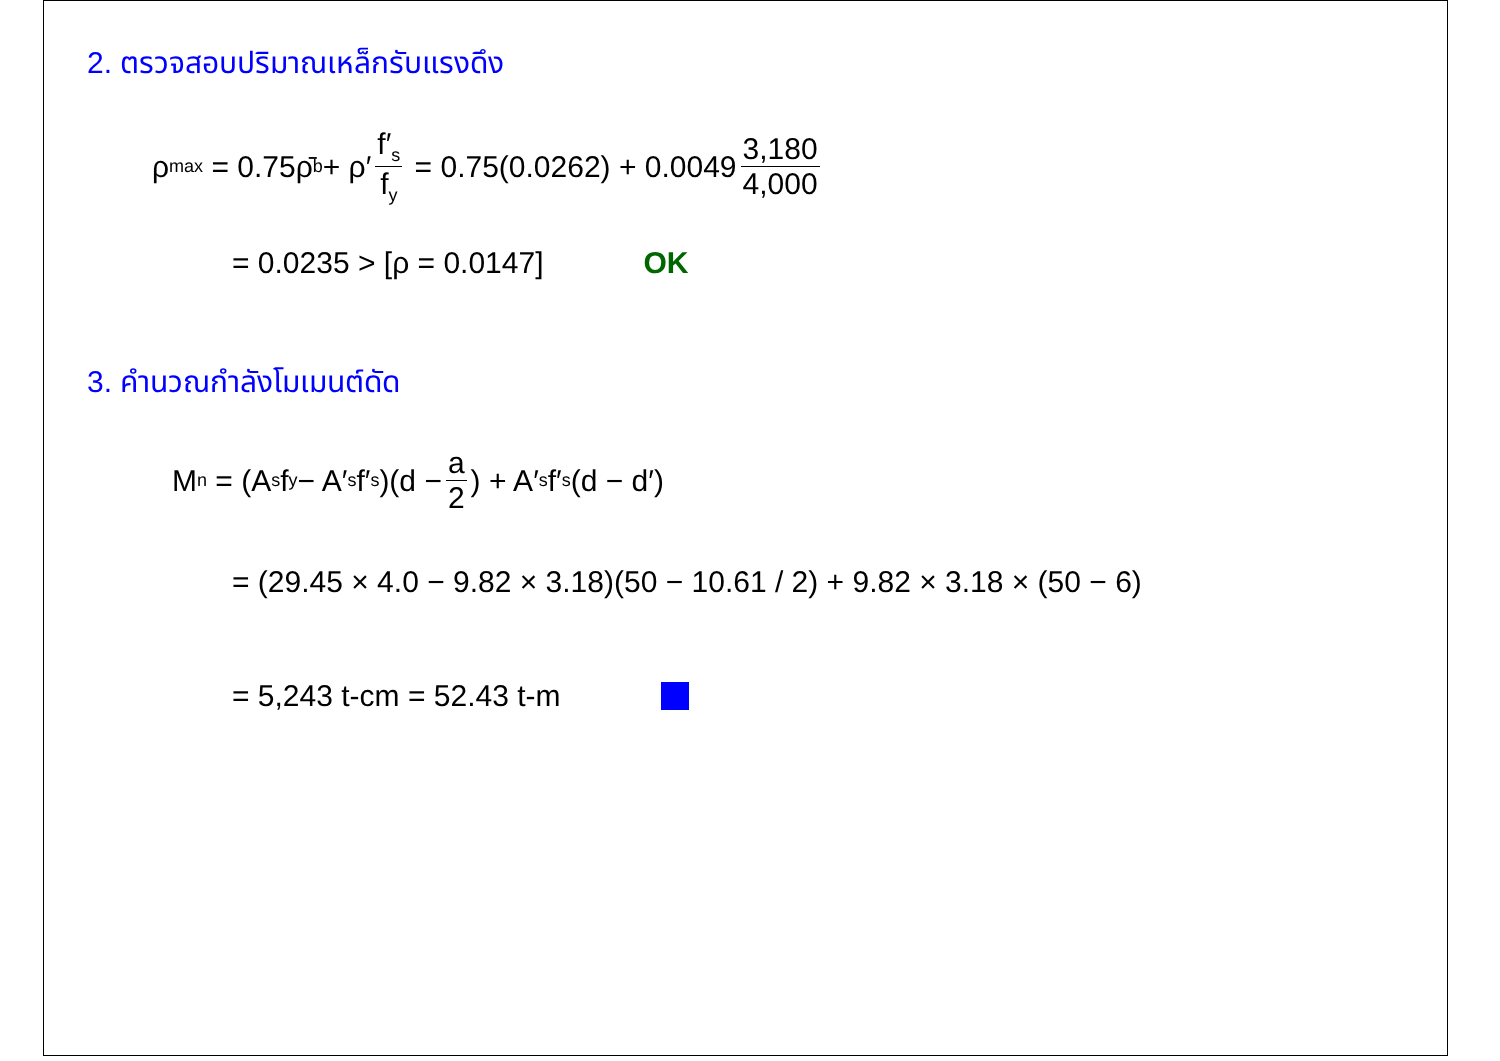2. ตรวจสอบปริมาณเหล็กรับแรงดึง
ρ<sub>max</sub> = 0.75ρ̄<sub>b</sub> + ρ′ f′<sub>s</sub> f<sub>y</sub> = 0.75(0.0262) + 0.0049 3,180 4,000
= 0.0235 > [ρ = 0.0147] OK
3. คำนวณกำลังโมเมนต์ดัด
M<sub>n</sub> = (A<sub>s</sub>f<sub>y</sub> − A′<sub>s</sub>f′<sub>s</sub>)(d − a 2) + A′<sub>s</sub>f′<sub>s</sub>(d − d′)
= (29.45 × 4.0 − 9.82 × 3.18)(50 − 10.61 / 2) + 9.82 × 3.18 × (50 − 6)
= 5,243 t-cm = 52.43 t-m